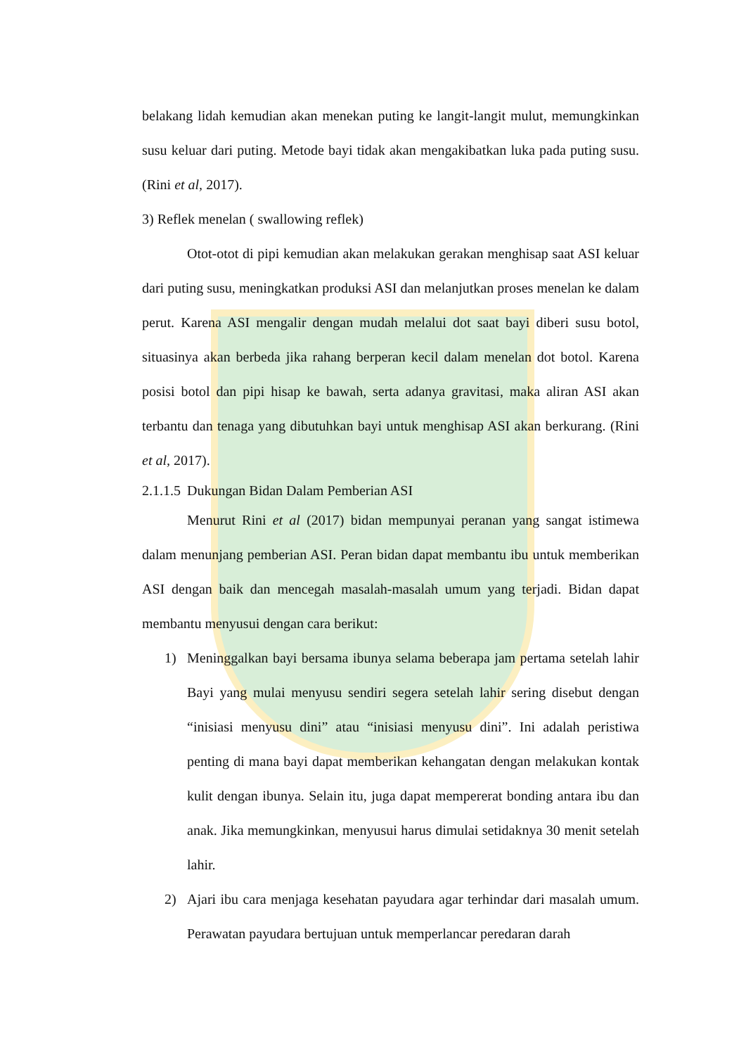belakang lidah kemudian akan menekan puting ke langit-langit mulut, memungkinkan susu keluar dari puting. Metode bayi tidak akan mengakibatkan luka pada puting susu. (Rini et al, 2017).
3) Reflek menelan ( swallowing reflek)
Otot-otot di pipi kemudian akan melakukan gerakan menghisap saat ASI keluar dari puting susu, meningkatkan produksi ASI dan melanjutkan proses menelan ke dalam perut. Karena ASI mengalir dengan mudah melalui dot saat bayi diberi susu botol, situasinya akan berbeda jika rahang berperan kecil dalam menelan dot botol. Karena posisi botol dan pipi hisap ke bawah, serta adanya gravitasi, maka aliran ASI akan terbantu dan tenaga yang dibutuhkan bayi untuk menghisap ASI akan berkurang. (Rini et al, 2017).
2.1.1.5 Dukungan Bidan Dalam Pemberian ASI
Menurut Rini et al (2017) bidan mempunyai peranan yang sangat istimewa dalam menunjang pemberian ASI. Peran bidan dapat membantu ibu untuk memberikan ASI dengan baik dan mencegah masalah-masalah umum yang terjadi. Bidan dapat membantu menyusui dengan cara berikut:
1) Meninggalkan bayi bersama ibunya selama beberapa jam pertama setelah lahir Bayi yang mulai menyusu sendiri segera setelah lahir sering disebut dengan “inisiasi menyusu dini” atau “inisiasi menyusu dini”. Ini adalah peristiwa penting di mana bayi dapat memberikan kehangatan dengan melakukan kontak kulit dengan ibunya. Selain itu, juga dapat mempererat bonding antara ibu dan anak. Jika memungkinkan, menyusui harus dimulai setidaknya 30 menit setelah lahir.
2) Ajari ibu cara menjaga kesehatan payudara agar terhindar dari masalah umum. Perawatan payudara bertujuan untuk memperlancar peredaran darah